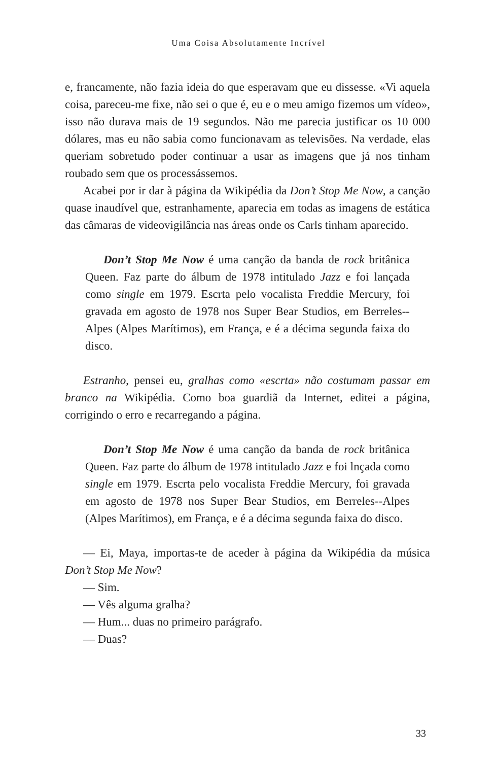Uma Coisa Absolutamente Incrível
e, francamente, não fazia ideia do que esperavam que eu dissesse. «Vi aquela coisa, pareceu-me fixe, não sei o que é, eu e o meu amigo fizemos um vídeo», isso não durava mais de 19 segundos. Não me parecia justificar os 10 000 dólares, mas eu não sabia como funcionavam as televisões. Na verdade, elas queriam sobretudo poder continuar a usar as imagens que já nos tinham roubado sem que os processássemos.
Acabei por ir dar à página da Wikipédia da Don’t Stop Me Now, a canção quase inaudível que, estranhamente, aparecia em todas as imagens de estática das câmaras de videovigilância nas áreas onde os Carls tinham aparecido.
Don’t Stop Me Now é uma canção da banda de rock britânica Queen. Faz parte do álbum de 1978 intitulado Jazz e foi lançada como single em 1979. Escrta pelo vocalista Freddie Mercury, foi gravada em agosto de 1978 nos Super Bear Studios, em Berreles-­-Alpes (Alpes Marítimos), em França, e é a décima segunda faixa do disco.
Estranho, pensei eu, gralhas como «escrta» não costumam passar em branco na Wikipédia. Como boa guardiã da Internet, editei a página, corrigindo o erro e recarregando a página.
Don’t Stop Me Now é uma canção da banda de rock britânica Queen. Faz parte do álbum de 1978 intitulado Jazz e foi lnçada como single em 1979. Escrta pelo vocalista Freddie Mercury, foi gravada em agosto de 1978 nos Super Bear Studios, em Berreles-­-Alpes (Alpes Marítimos), em França, e é a décima segunda faixa do disco.
— Ei, Maya, importas-te de aceder à página da Wikipédia da música Don’t Stop Me Now?
— Sim.
— Vês alguma gralha?
— Hum... duas no primeiro parágrafo.
— Duas?
33